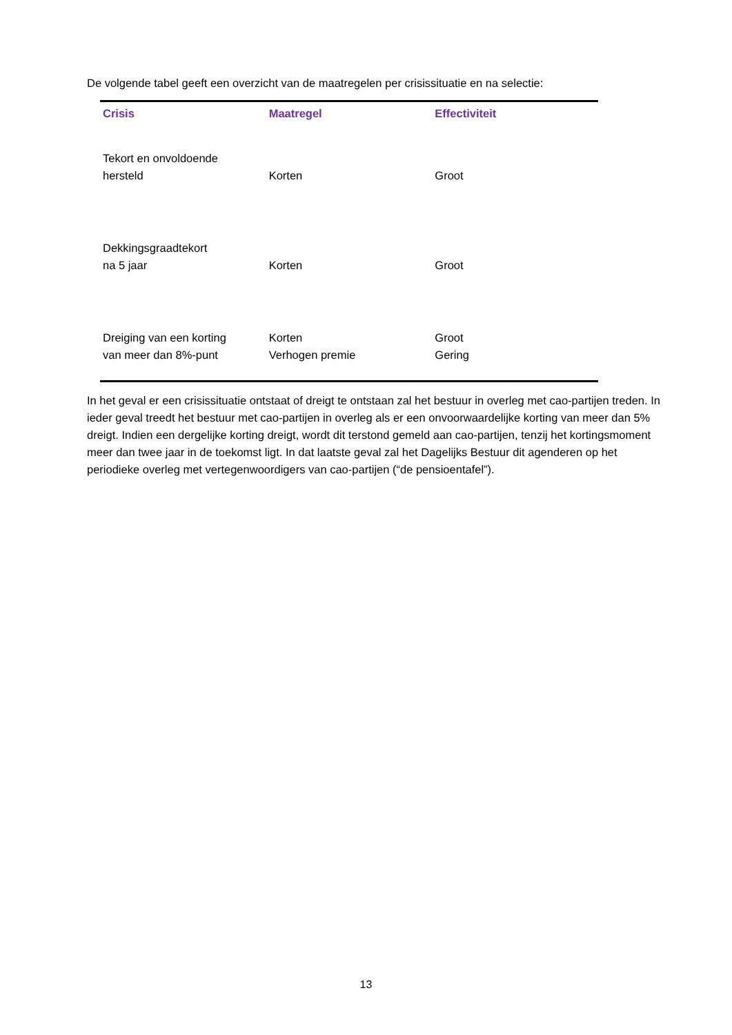De volgende tabel geeft een overzicht van de maatregelen per crisissituatie en na selectie:
| Crisis | Maatregel | Effectiviteit |
| --- | --- | --- |
| Tekort en onvoldoende hersteld | Korten | Groot |
| Dekkingsgraadtekort na 5 jaar | Korten | Groot |
| Dreiging van een korting van meer dan 8%-punt | Korten Verhogen premie | Groot Gering |
In het geval er een crisissituatie ontstaat of dreigt te ontstaan zal het bestuur in overleg met cao-partijen treden. In ieder geval treedt het bestuur met cao-partijen in overleg als er een onvoorwaardelijke korting van meer dan 5% dreigt. Indien een dergelijke korting dreigt, wordt dit terstond gemeld aan cao-partijen, tenzij het kortingsmoment meer dan twee jaar in de toekomst ligt. In dat laatste geval zal het Dagelijks Bestuur dit agenderen op het periodieke overleg met vertegenwoordigers van cao-partijen (“de pensioentafel”).
13